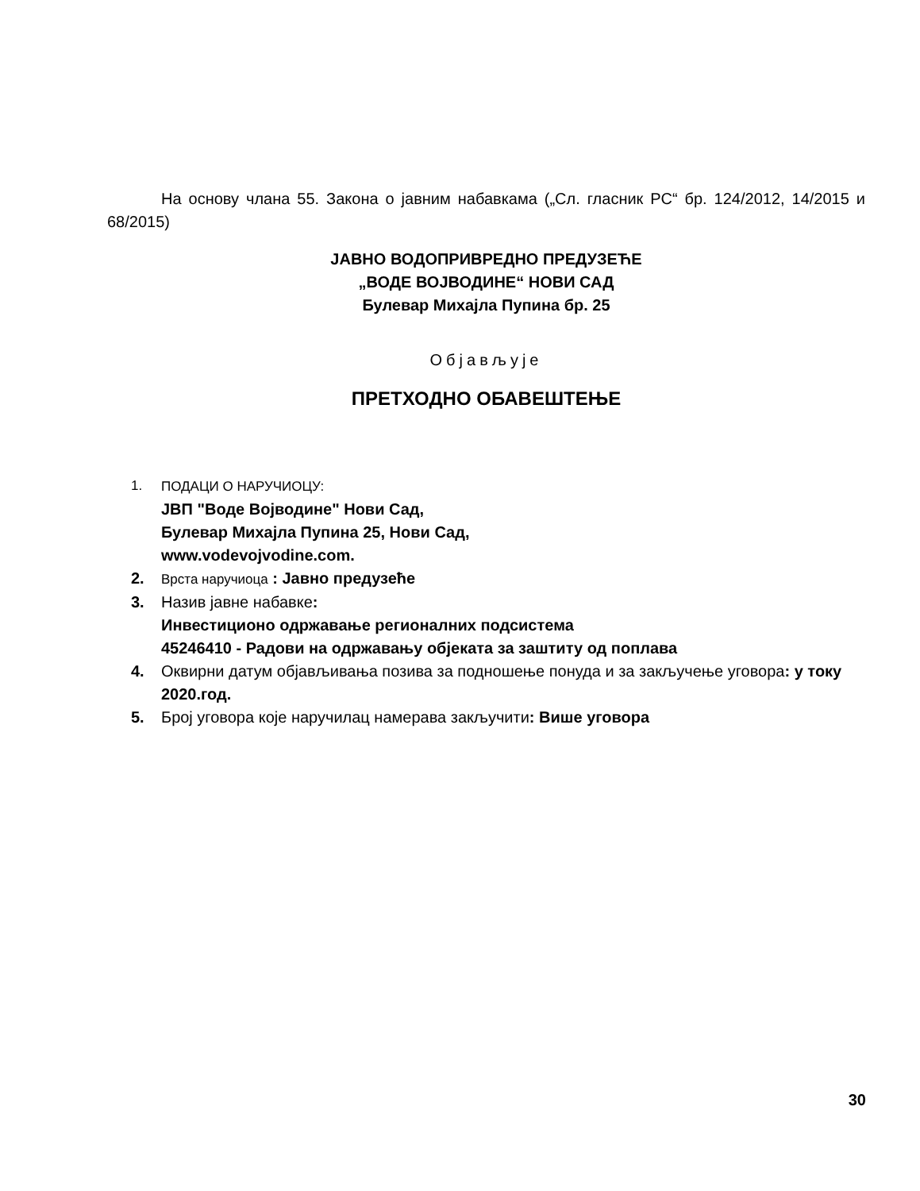На основу члана 55. Закона о јавним набавкама („Сл. гласник РС“ бр. 124/2012, 14/2015 и 68/2015)
ЈАВНО ВОДОПРИВРЕДНО ПРЕДУЗЕЋЕ
„ВОДЕ ВОЈВОДИНЕ“ НОВИ САД
Булевар Михајла Пупина бр. 25
Објављује
ПРЕТХОДНО ОБАВЕШТЕЊЕ
1. ПОДАЦИ О НАРУЧИОЦУ:
ЈВП "Воде Војводине" Нови Сад,
Булевар Михајла Пупина 25, Нови Сад,
www.vodevojvodine.com.
2.
Врста наручиоца : Јавно предузеће
3. Назив јавне набавке:
Инвестиционо одржавање регионалних подсистема
45246410 - Радови на одржавању објеката за заштиту од поплава
4. Оквирни датум објављивања позива за подношење понуда и за закључење уговора: у току 2020.год.
5. Број уговора које наручилац намерава закључити: Више уговора
30